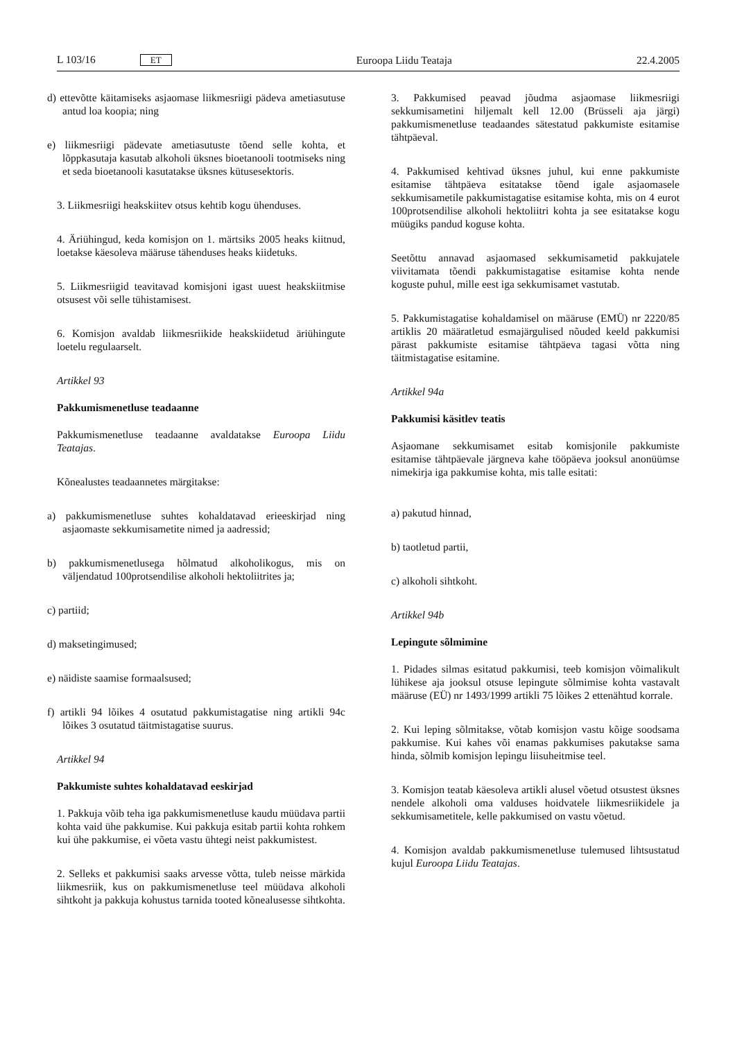L 103/16 ET Euroopa Liidu Teataja 22.4.2005
d) ettevõtte käitamiseks asjaomase liikmesriigi pädeva ametiasutuse antud loa koopia; ning
e) liikmesriigi pädevate ametiasutuste tõend selle kohta, et lõppkasutaja kasutab alkoholi üksnes bioetanooli tootmiseks ning et seda bioetanooli kasutatakse üksnes kütusesektoris.
3. Liikmesriigi heakskiitev otsus kehtib kogu ühenduses.
4. Äriühingud, keda komisjon on 1. märtsiks 2005 heaks kiitnud, loetakse käesoleva määruse tähenduses heaks kiidetuks.
5. Liikmesriigid teavitavad komisjoni igast uuest heakskiitmise otsusest või selle tühistamisest.
6. Komisjon avaldab liikmesriikide heakskiidetud äriühingute loetelu regulaarselt.
Artikkel 93
Pakkumismenetluse teadaanne
Pakkumismenetluse teadaanne avaldatakse Euroopa Liidu Teatajas.
Kõnealustes teadaannetes märgitakse:
a) pakkumismenetluse suhtes kohaldatavad erieeskirjad ning asjaomaste sekkumisametite nimed ja aadressid;
b) pakkumismenetlusega hõlmatud alkoholikogus, mis on väljendatud 100protsendilise alkoholi hektoliitrites ja;
c) partiid;
d) maksetingimused;
e) näidiste saamise formaalsused;
f) artikli 94 lõikes 4 osutatud pakkumistagatise ning artikli 94c lõikes 3 osutatud täitmistagatise suurus.
Artikkel 94
Pakkumiste suhtes kohaldatavad eeskirjad
1. Pakkuja võib teha iga pakkumismenetluse kaudu müüdava partii kohta vaid ühe pakkumise. Kui pakkuja esitab partii kohta rohkem kui ühe pakkumise, ei võeta vastu ühtegi neist pakkumistest.
2. Selleks et pakkumisi saaks arvesse võtta, tuleb neisse märkida liikmesriik, kus on pakkumismenetluse teel müüdava alkoholi sihtkoht ja pakkuja kohustus tarnida tooted kõnealusesse sihtkohta.
3. Pakkumised peavad jõudma asjaomase liikmesriigi sekkumisametini hiljemalt kell 12.00 (Brüsseli aja järgi) pakkumismenetluse teadaandes sätestatud pakkumiste esitamise tähtpäeval.
4. Pakkumised kehtivad üksnes juhul, kui enne pakkumiste esitamise tähtpäeva esitatakse tõend igale asjaomasele sekkumisametile pakkumistagatise esitamise kohta, mis on 4 eurot 100protsendilise alkoholi hektoliitri kohta ja see esitatakse kogu müügiks pandud koguse kohta.
Seetõttu annavad asjaomased sekkumisametid pakkujatele viivitamata tõendi pakkumistagatise esitamise kohta nende koguste puhul, mille eest iga sekkumisamet vastutab.
5. Pakkumistagatise kohaldamisel on määruse (EMÜ) nr 2220/85 artiklis 20 määratletud esmajärgulised nõuded keeld pakkumisi pärast pakkumiste esitamise tähtpäeva tagasi võtta ning täitmistagatise esitamine.
Artikkel 94a
Pakkumisi käsitlev teatis
Asjaomane sekkumisamet esitab komisjonile pakkumiste esitamise tähtpäevale järgneva kahe tööpäeva jooksul anonüümse nimekirja iga pakkumise kohta, mis talle esitati:
a) pakutud hinnad,
b) taotletud partii,
c) alkoholi sihtkoht.
Artikkel 94b
Lepingute sõlmimine
1. Pidades silmas esitatud pakkumisi, teeb komisjon võimalikult lühikese aja jooksul otsuse lepingute sõlmimise kohta vastavalt määruse (EÜ) nr 1493/1999 artikli 75 lõikes 2 ettenähtud korrale.
2. Kui leping sõlmitakse, võtab komisjon vastu kõige soodsama pakkumise. Kui kahes või enamas pakkumises pakutakse sama hinda, sõlmib komisjon lepingu liisuheitmise teel.
3. Komisjon teatab käesoleva artikli alusel võetud otsustest üksnes nendele alkoholi oma valduses hoidvatele liikmesriikidele ja sekkumisametitele, kelle pakkumised on vastu võetud.
4. Komisjon avaldab pakkumismenetluse tulemused lihtsustatud kujul Euroopa Liidu Teatajas.